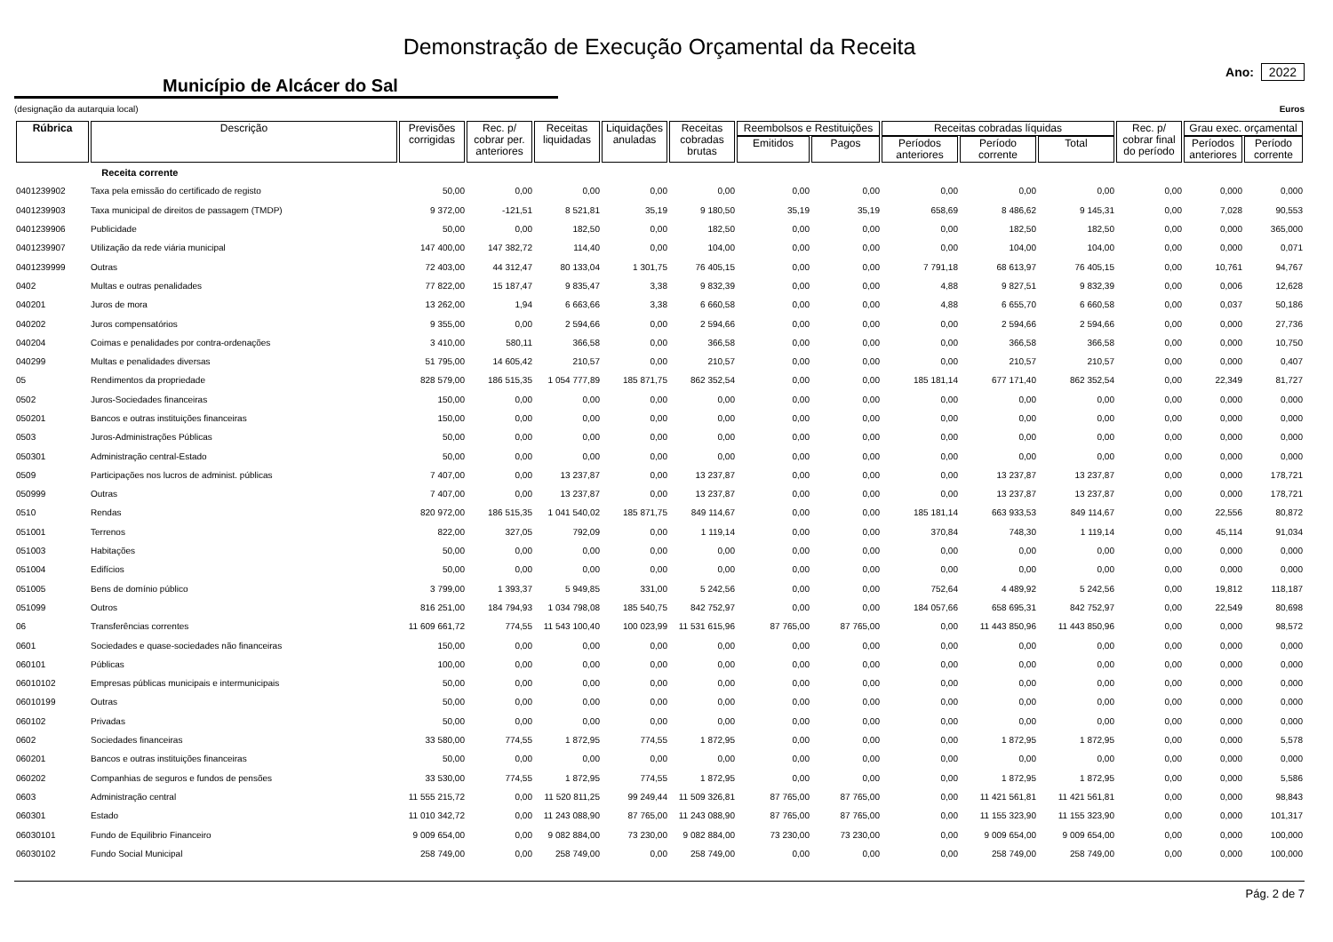Demonstração de Execução Orçamental da Receita
Município de Alcácer do Sal
Ano: 2022
(designação da autarquia local) Euros
| Rúbrica | Descrição | Previsões corrigidas | Rec. p/ cobrar per. anteriores | Receitas liquidadas | Liquidações anuladas | Receitas cobradas brutas | Reembolsos e Restituições | | Receitas cobradas líquidas | | | Rec. p/ cobrar final do período | Grau exec. orçamental | |
| --- | --- | --- | --- | --- | --- | --- | --- | --- | --- | --- | --- | --- | --- | --- |
| | | | | | | | Emitidos | Pagos | Períodos anteriores | Período corrente | Total | | Períodos anteriores | Período corrente |
| | Receita corrente | | | | | | | | | | | | | |
| 0401239902 | Taxa pela emissão do certificado de registo | 50,00 | 0,00 | 0,00 | 0,00 | 0,00 | 0,00 | 0,00 | 0,00 | 0,00 | 0,00 | 0,00 | 0,000 | 0,000 |
| 0401239903 | Taxa municipal de direitos de passagem (TMDP) | 9 372,00 | -121,51 | 8 521,81 | 35,19 | 9 180,50 | 35,19 | 35,19 | 658,69 | 8 486,62 | 9 145,31 | 0,00 | 7,028 | 90,553 |
| 0401239906 | Publicidade | 50,00 | 0,00 | 182,50 | 0,00 | 182,50 | 0,00 | 0,00 | 0,00 | 182,50 | 182,50 | 0,00 | 0,000 | 365,000 |
| 0401239907 | Utilização da rede viária municipal | 147 400,00 | 147 382,72 | 114,40 | 0,00 | 104,00 | 0,00 | 0,00 | 0,00 | 104,00 | 104,00 | 0,00 | 0,000 | 0,071 |
| 0401239999 | Outras | 72 403,00 | 44 312,47 | 80 133,04 | 1 301,75 | 76 405,15 | 0,00 | 0,00 | 7 791,18 | 68 613,97 | 76 405,15 | 0,00 | 10,761 | 94,767 |
| 0402 | Multas e outras penalidades | 77 822,00 | 15 187,47 | 9 835,47 | 3,38 | 9 832,39 | 0,00 | 0,00 | 4,88 | 9 827,51 | 9 832,39 | 0,00 | 0,006 | 12,628 |
| 040201 | Juros de mora | 13 262,00 | 1,94 | 6 663,66 | 3,38 | 6 660,58 | 0,00 | 0,00 | 4,88 | 6 655,70 | 6 660,58 | 0,00 | 0,037 | 50,186 |
| 040202 | Juros compensatórios | 9 355,00 | 0,00 | 2 594,66 | 0,00 | 2 594,66 | 0,00 | 0,00 | 0,00 | 2 594,66 | 2 594,66 | 0,00 | 0,000 | 27,736 |
| 040204 | Coimas e penalidades por contra-ordenações | 3 410,00 | 580,11 | 366,58 | 0,00 | 366,58 | 0,00 | 0,00 | 0,00 | 366,58 | 366,58 | 0,00 | 0,000 | 10,750 |
| 040299 | Multas e penalidades diversas | 51 795,00 | 14 605,42 | 210,57 | 0,00 | 210,57 | 0,00 | 0,00 | 0,00 | 210,57 | 210,57 | 0,00 | 0,000 | 0,407 |
| 05 | Rendimentos da propriedade | 828 579,00 | 186 515,35 | 1 054 777,89 | 185 871,75 | 862 352,54 | 0,00 | 0,00 | 185 181,14 | 677 171,40 | 862 352,54 | 0,00 | 22,349 | 81,727 |
| 0502 | Juros-Sociedades financeiras | 150,00 | 0,00 | 0,00 | 0,00 | 0,00 | 0,00 | 0,00 | 0,00 | 0,00 | 0,00 | 0,00 | 0,000 | 0,000 |
| 050201 | Bancos e outras instituições financeiras | 150,00 | 0,00 | 0,00 | 0,00 | 0,00 | 0,00 | 0,00 | 0,00 | 0,00 | 0,00 | 0,00 | 0,000 | 0,000 |
| 0503 | Juros-Administrações Públicas | 50,00 | 0,00 | 0,00 | 0,00 | 0,00 | 0,00 | 0,00 | 0,00 | 0,00 | 0,00 | 0,00 | 0,000 | 0,000 |
| 050301 | Administração central-Estado | 50,00 | 0,00 | 0,00 | 0,00 | 0,00 | 0,00 | 0,00 | 0,00 | 0,00 | 0,00 | 0,00 | 0,000 | 0,000 |
| 0509 | Participações nos lucros de administ. públicas | 7 407,00 | 0,00 | 13 237,87 | 0,00 | 13 237,87 | 0,00 | 0,00 | 0,00 | 13 237,87 | 13 237,87 | 0,00 | 0,000 | 178,721 |
| 050999 | Outras | 7 407,00 | 0,00 | 13 237,87 | 0,00 | 13 237,87 | 0,00 | 0,00 | 0,00 | 13 237,87 | 13 237,87 | 0,00 | 0,000 | 178,721 |
| 0510 | Rendas | 820 972,00 | 186 515,35 | 1 041 540,02 | 185 871,75 | 849 114,67 | 0,00 | 0,00 | 185 181,14 | 663 933,53 | 849 114,67 | 0,00 | 22,556 | 80,872 |
| 051001 | Terrenos | 822,00 | 327,05 | 792,09 | 0,00 | 1 119,14 | 0,00 | 0,00 | 370,84 | 748,30 | 1 119,14 | 0,00 | 45,114 | 91,034 |
| 051003 | Habitações | 50,00 | 0,00 | 0,00 | 0,00 | 0,00 | 0,00 | 0,00 | 0,00 | 0,00 | 0,00 | 0,00 | 0,000 | 0,000 |
| 051004 | Edifícios | 50,00 | 0,00 | 0,00 | 0,00 | 0,00 | 0,00 | 0,00 | 0,00 | 0,00 | 0,00 | 0,00 | 0,000 | 0,000 |
| 051005 | Bens de domínio público | 3 799,00 | 1 393,37 | 5 949,85 | 331,00 | 5 242,56 | 0,00 | 0,00 | 752,64 | 4 489,92 | 5 242,56 | 0,00 | 19,812 | 118,187 |
| 051099 | Outros | 816 251,00 | 184 794,93 | 1 034 798,08 | 185 540,75 | 842 752,97 | 0,00 | 0,00 | 184 057,66 | 658 695,31 | 842 752,97 | 0,00 | 22,549 | 80,698 |
| 06 | Transferências correntes | 11 609 661,72 | 774,55 | 11 543 100,40 | 100 023,99 | 11 531 615,96 | 87 765,00 | 87 765,00 | 0,00 | 11 443 850,96 | 11 443 850,96 | 0,00 | 0,000 | 98,572 |
| 0601 | Sociedades e quase-sociedades não financeiras | 150,00 | 0,00 | 0,00 | 0,00 | 0,00 | 0,00 | 0,00 | 0,00 | 0,00 | 0,00 | 0,00 | 0,000 | 0,000 |
| 060101 | Públicas | 100,00 | 0,00 | 0,00 | 0,00 | 0,00 | 0,00 | 0,00 | 0,00 | 0,00 | 0,00 | 0,00 | 0,000 | 0,000 |
| 06010102 | Empresas públicas municipais e intermunicipais | 50,00 | 0,00 | 0,00 | 0,00 | 0,00 | 0,00 | 0,00 | 0,00 | 0,00 | 0,00 | 0,00 | 0,000 | 0,000 |
| 06010199 | Outras | 50,00 | 0,00 | 0,00 | 0,00 | 0,00 | 0,00 | 0,00 | 0,00 | 0,00 | 0,00 | 0,00 | 0,000 | 0,000 |
| 060102 | Privadas | 50,00 | 0,00 | 0,00 | 0,00 | 0,00 | 0,00 | 0,00 | 0,00 | 0,00 | 0,00 | 0,00 | 0,000 | 0,000 |
| 0602 | Sociedades financeiras | 33 580,00 | 774,55 | 1 872,95 | 774,55 | 1 872,95 | 0,00 | 0,00 | 0,00 | 1 872,95 | 1 872,95 | 0,00 | 0,000 | 5,578 |
| 060201 | Bancos e outras instituições financeiras | 50,00 | 0,00 | 0,00 | 0,00 | 0,00 | 0,00 | 0,00 | 0,00 | 0,00 | 0,00 | 0,00 | 0,000 | 0,000 |
| 060202 | Companhias de seguros e fundos de pensões | 33 530,00 | 774,55 | 1 872,95 | 774,55 | 1 872,95 | 0,00 | 0,00 | 0,00 | 1 872,95 | 1 872,95 | 0,00 | 0,000 | 5,586 |
| 0603 | Administração central | 11 555 215,72 | 0,00 | 11 520 811,25 | 99 249,44 | 11 509 326,81 | 87 765,00 | 87 765,00 | 0,00 | 11 421 561,81 | 11 421 561,81 | 0,00 | 0,000 | 98,843 |
| 060301 | Estado | 11 010 342,72 | 0,00 | 11 243 088,90 | 87 765,00 | 11 243 088,90 | 87 765,00 | 87 765,00 | 0,00 | 11 155 323,90 | 11 155 323,90 | 0,00 | 0,000 | 101,317 |
| 06030101 | Fundo de Equilibrio Financeiro | 9 009 654,00 | 0,00 | 9 082 884,00 | 73 230,00 | 9 082 884,00 | 73 230,00 | 73 230,00 | 0,00 | 9 009 654,00 | 9 009 654,00 | 0,00 | 0,000 | 100,000 |
| 06030102 | Fundo Social Municipal | 258 749,00 | 0,00 | 258 749,00 | 0,00 | 258 749,00 | 0,00 | 0,00 | 0,00 | 258 749,00 | 258 749,00 | 0,00 | 0,000 | 100,000 |
Pág. 2 de 7